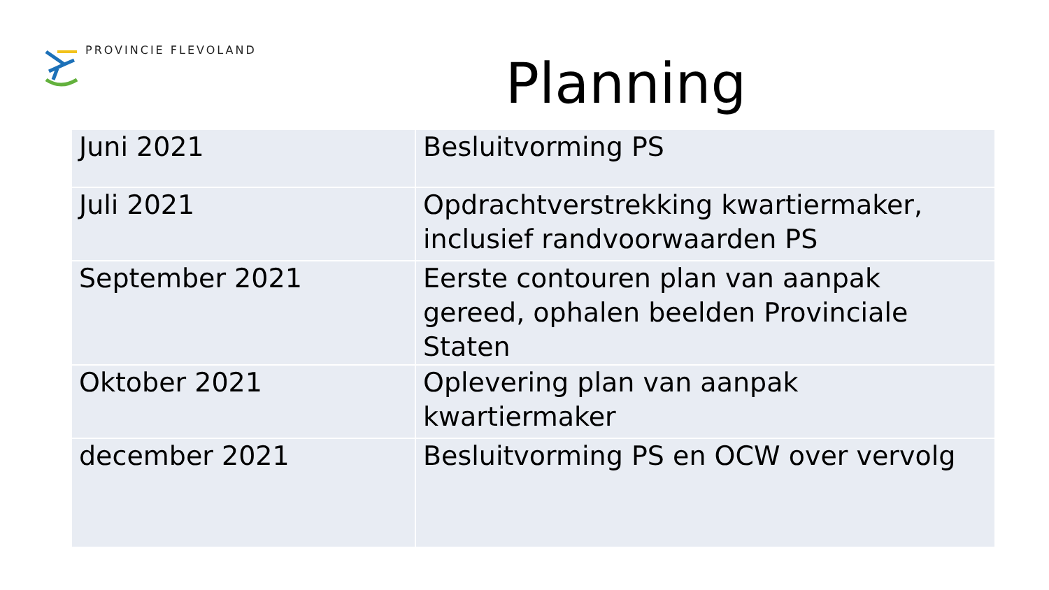PROVINCIE FLEVOLAND
Planning
| Juni 2021 | Besluitvorming PS |
| Juli 2021 | Opdrachtverstrekking kwartiermaker, inclusief randvoorwaarden PS |
| September 2021 | Eerste contouren plan van aanpak gereed, ophalen beelden Provinciale Staten |
| Oktober 2021 | Oplevering plan van aanpak kwartiermaker |
| december 2021 | Besluitvorming PS en OCW over vervolg |